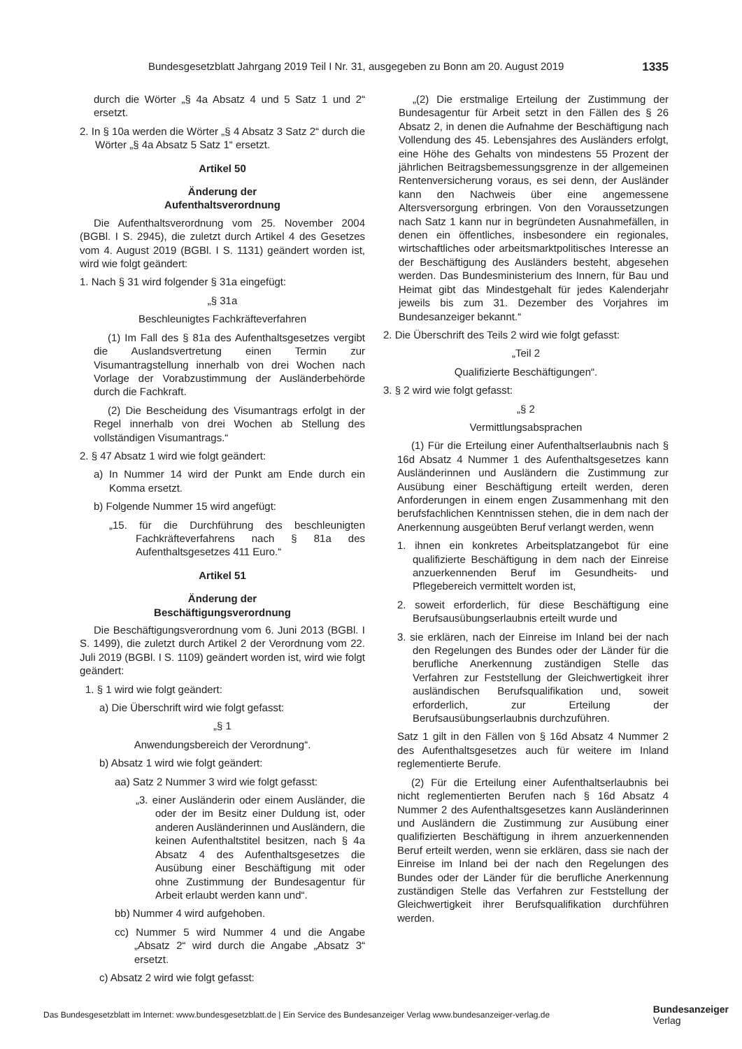Bundesgesetzblatt Jahrgang 2019 Teil I Nr. 31, ausgegeben zu Bonn am 20. August 2019 1335
durch die Wörter „§ 4a Absatz 4 und 5 Satz 1 und 2“ ersetzt.
2. In § 10a werden die Wörter „§ 4 Absatz 3 Satz 2“ durch die Wörter „§ 4a Absatz 5 Satz 1“ ersetzt.
Artikel 50
Änderung der
Aufenthaltsverordnung
Die Aufenthaltsverordnung vom 25. November 2004 (BGBl. I S. 2945), die zuletzt durch Artikel 4 des Gesetzes vom 4. August 2019 (BGBl. I S. 1131) geändert worden ist, wird wie folgt geändert:
1. Nach § 31 wird folgender § 31a eingefügt:
„§ 31a
Beschleunigtes Fachkräfteverfahren
(1) Im Fall des § 81a des Aufenthaltsgesetzes vergibt die Auslandsvertretung einen Termin zur Visumantragstellung innerhalb von drei Wochen nach Vorlage der Vorabzustimmung der Ausländerbehörde durch die Fachkraft.
(2) Die Bescheidung des Visumantrags erfolgt in der Regel innerhalb von drei Wochen ab Stellung des vollständigen Visumantrags.“
2. § 47 Absatz 1 wird wie folgt geändert:
a) In Nummer 14 wird der Punkt am Ende durch ein Komma ersetzt.
b) Folgende Nummer 15 wird angefügt:
„15. für die Durchführung des beschleunigten Fachkräfteverfahrens nach § 81a des Aufenthaltsgesetzes 411 Euro.“
Artikel 51
Änderung der
Beschäftigungsverordnung
Die Beschäftigungsverordnung vom 6. Juni 2013 (BGBl. I S. 1499), die zuletzt durch Artikel 2 der Verordnung vom 22. Juli 2019 (BGBl. I S. 1109) geändert worden ist, wird wie folgt geändert:
1. § 1 wird wie folgt geändert:
a) Die Überschrift wird wie folgt gefasst:
„§ 1
Anwendungsbereich der Verordnung“.
b) Absatz 1 wird wie folgt geändert:
aa) Satz 2 Nummer 3 wird wie folgt gefasst:
„3. einer Ausländerin oder einem Ausländer, die oder der im Besitz einer Duldung ist, oder anderen Ausländerinnen und Ausländern, die keinen Aufenthaltstitel besitzen, nach § 4a Absatz 4 des Aufenthaltsgesetzes die Ausübung einer Beschäftigung mit oder ohne Zustimmung der Bundesagentur für Arbeit erlaubt werden kann und“.
bb) Nummer 4 wird aufgehoben.
cc) Nummer 5 wird Nummer 4 und die Angabe „Absatz 2“ wird durch die Angabe „Absatz 3“ ersetzt.
c) Absatz 2 wird wie folgt gefasst:
„(2) Die erstmalige Erteilung der Zustimmung der Bundesagentur für Arbeit setzt in den Fällen des § 26 Absatz 2, in denen die Aufnahme der Beschäftigung nach Vollendung des 45. Lebensjahres des Ausländers erfolgt, eine Höhe des Gehalts von mindestens 55 Prozent der jährlichen Beitragsbemessungsgrenze in der allgemeinen Rentenversicherung voraus, es sei denn, der Ausländer kann den Nachweis über eine angemessene Altersversorgung erbringen. Von den Voraussetzungen nach Satz 1 kann nur in begründeten Ausnahmefällen, in denen ein öffentliches, insbesondere ein regionales, wirtschaftliches oder arbeitsmarktpolitisches Interesse an der Beschäftigung des Ausländers besteht, abgesehen werden. Das Bundesministerium des Innern, für Bau und Heimat gibt das Mindestgehalt für jedes Kalenderjahr jeweils bis zum 31. Dezember des Vorjahres im Bundesanzeiger bekannt.“
2. Die Überschrift des Teils 2 wird wie folgt gefasst:
„Teil 2
Qualifizierte Beschäftigungen“.
3. § 2 wird wie folgt gefasst:
„§ 2
Vermittlungsabsprachen
(1) Für die Erteilung einer Aufenthaltserlaubnis nach § 16d Absatz 4 Nummer 1 des Aufenthaltsgesetzes kann Ausländerinnen und Ausländern die Zustimmung zur Ausübung einer Beschäftigung erteilt werden, deren Anforderungen in einem engen Zusammenhang mit den berufsfachlichen Kenntnissen stehen, die in dem nach der Anerkennung ausgeübten Beruf verlangt werden, wenn
1. ihnen ein konkretes Arbeitsplatzangebot für eine qualifizierte Beschäftigung in dem nach der Einreise anzuerkennenden Beruf im Gesundheits- und Pflegebereich vermittelt worden ist,
2. soweit erforderlich, für diese Beschäftigung eine Berufsausübungserlaubnis erteilt wurde und
3. sie erklären, nach der Einreise im Inland bei der nach den Regelungen des Bundes oder der Länder für die berufliche Anerkennung zuständigen Stelle das Verfahren zur Feststellung der Gleichwertigkeit ihrer ausländischen Berufsqualifikation und, soweit erforderlich, zur Erteilung der Berufsausübungserlaubnis durchzuführen.
Satz 1 gilt in den Fällen von § 16d Absatz 4 Nummer 2 des Aufenthaltsgesetzes auch für weitere im Inland reglementierte Berufe.
(2) Für die Erteilung einer Aufenthaltserlaubnis bei nicht reglementierten Berufen nach § 16d Absatz 4 Nummer 2 des Aufenthaltsgesetzes kann Ausländerinnen und Ausländern die Zustimmung zur Ausübung einer qualifizierten Beschäftigung in ihrem anzuerkennenden Beruf erteilt werden, wenn sie erklären, dass sie nach der Einreise im Inland bei der nach den Regelungen des Bundes oder der Länder für die berufliche Anerkennung zuständigen Stelle das Verfahren zur Feststellung der Gleichwertigkeit ihrer Berufsqualifikation durchführen werden.
Das Bundesgesetzblatt im Internet: www.bundesgesetzblatt.de | Ein Service des Bundesanzeiger Verlag www.bundesanzeiger-verlag.de Bundesanzeiger
Verlag